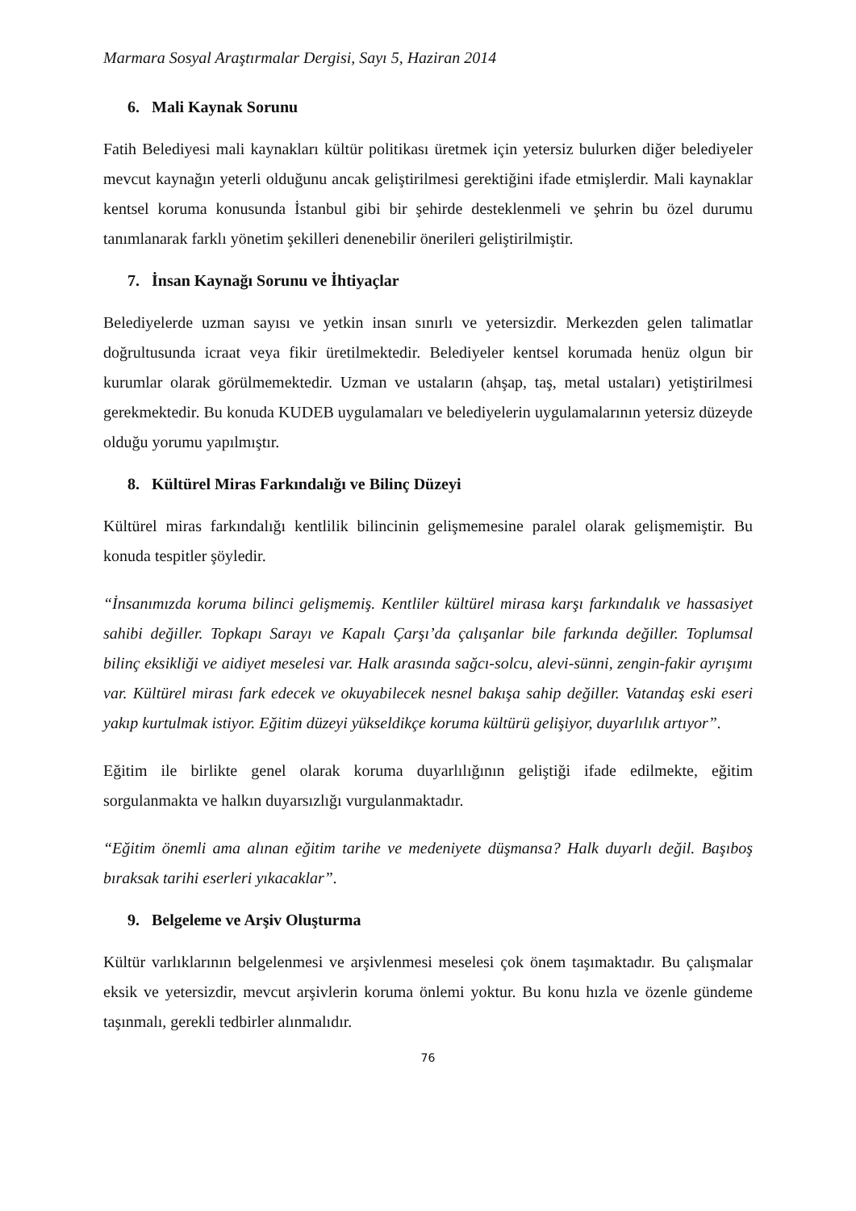Marmara Sosyal Araştırmalar Dergisi, Sayı 5, Haziran 2014
6. Mali Kaynak Sorunu
Fatih Belediyesi mali kaynakları kültür politikası üretmek için yetersiz bulurken diğer belediyeler mevcut kaynağın yeterli olduğunu ancak geliştirilmesi gerektiğini ifade etmişlerdir. Mali kaynaklar kentsel koruma konusunda İstanbul gibi bir şehirde desteklenmeli ve şehrin bu özel durumu tanımlanarak farklı yönetim şekilleri denenebilir önerileri geliştirilmiştir.
7. İnsan Kaynağı Sorunu ve İhtiyaçlar
Belediyelerde uzman sayısı ve yetkin insan sınırlı ve yetersizdir. Merkezden gelen talimatlar doğrultusunda icraat veya fikir üretilmektedir. Belediyeler kentsel korumada henüz olgun bir kurumlar olarak görülmemektedir. Uzman ve ustaların (ahşap, taş, metal ustaları) yetiştirilmesi gerekmektedir. Bu konuda KUDEB uygulamaları ve belediyelerin uygulamalarının yetersiz düzeyde olduğu yorumu yapılmıştır.
8. Kültürel Miras Farkındalığı ve Bilinç Düzeyi
Kültürel miras farkındalığı kentlilik bilincinin gelişmemesine paralel olarak gelişmemiştir. Bu konuda tespitler şöyledir.
“İnsanımızda koruma bilinci gelişmemiş. Kentliler kültürel mirasa karşı farkındalık ve hassasiyet sahibi değiller. Topkapı Sarayı ve Kapalı Çarşı’da çalışanlar bile farkında değiller. Toplumsal bilinç eksikliği ve aidiyet meselesi var. Halk arasında sağcı-solcu, alevi-sünni, zengin-fakir ayrışımı var. Kültürel mirası fark edecek ve okuyabilecek nesnel bakışa sahip değiller. Vatandaş eski eseri yakıp kurtulmak istiyor. Eğitim düzeyi yükseldikçe koruma kültürü gelişiyor, duyarlılık artıyor”.
Eğitim ile birlikte genel olarak koruma duyarlılığının geliştiği ifade edilmekte, eğitim sorgulanmakta ve halkın duyarsızlığı vurgulanmaktadır.
“Eğitim önemli ama alınan eğitim tarihe ve medeniyete düşmansa? Halk duyarlı değil. Başıboş bıraksak tarihi eserleri yıkacaklar”.
9. Belgeleme ve Arşiv Oluşturma
Kültür varlıklarının belgelenmesi ve arşivlenmesi meselesi çok önem taşımaktadır. Bu çalışmalar eksik ve yetersizdir, mevcut arşivlerin koruma önlemi yoktur. Bu konu hızla ve özenle gündeme taşınmalı, gerekli tedbirler alınmalıdır.
76